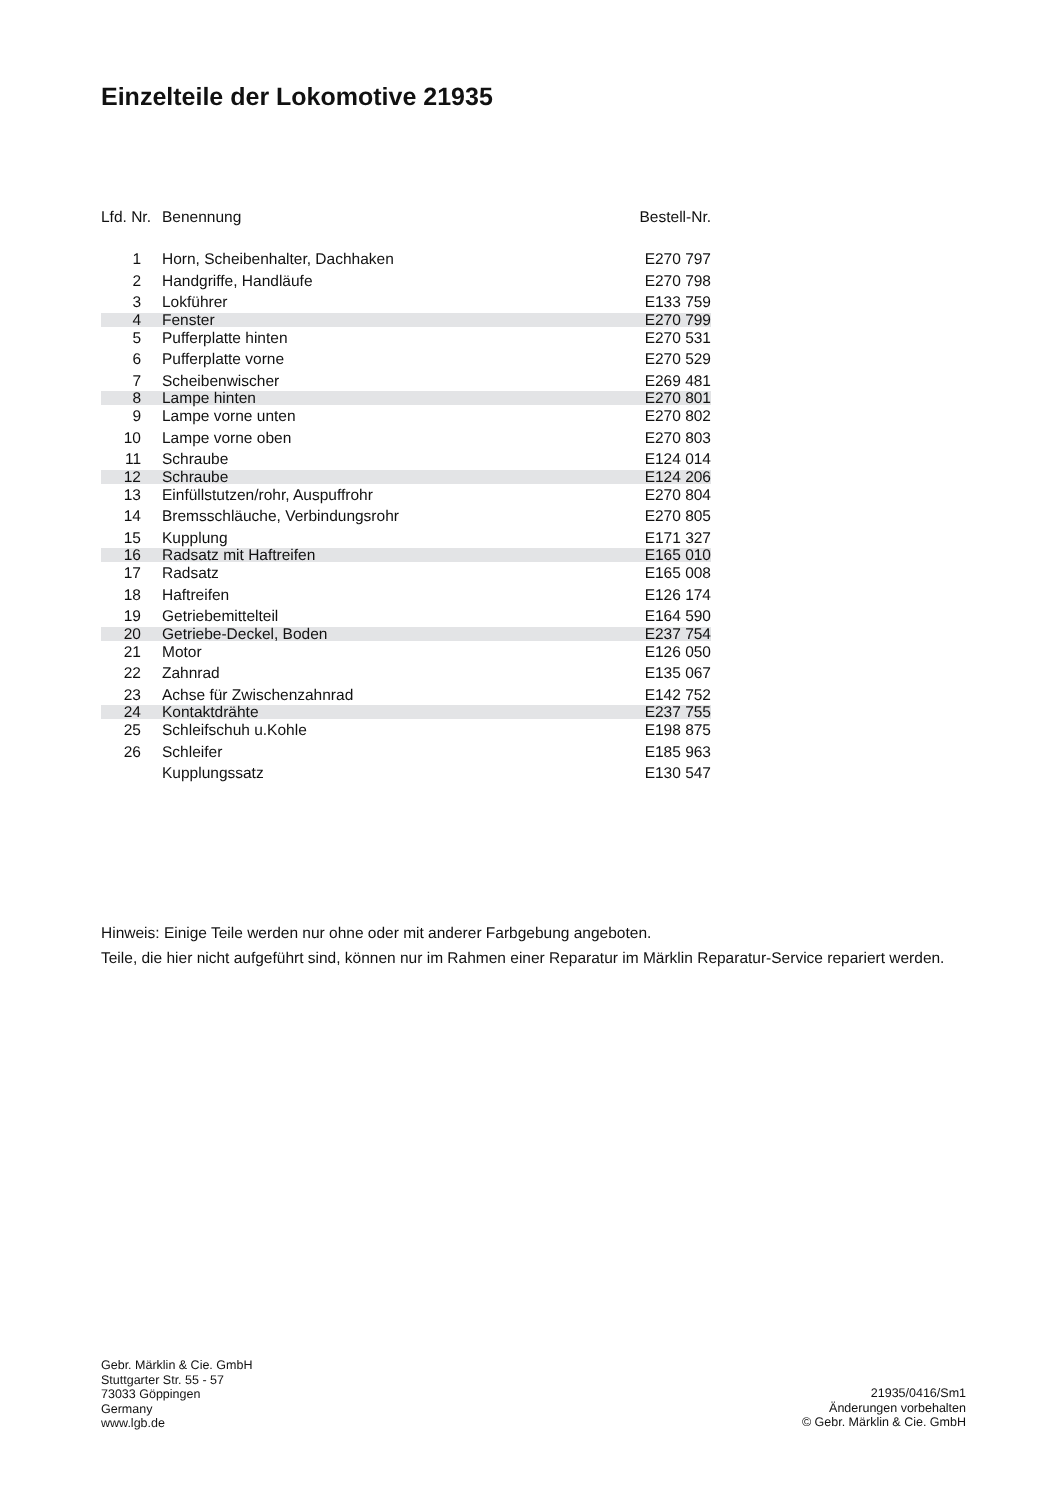Einzelteile der Lokomotive 21935
| Lfd. Nr. | Benennung | Bestell-Nr. |
| --- | --- | --- |
| 1 | Horn, Scheibenhalter, Dachhaken | E270 797 |
| 2 | Handgriffe, Handläufe | E270 798 |
| 3 | Lokführer | E133 759 |
| 4 | Fenster | E270 799 |
| 5 | Pufferplatte hinten | E270 531 |
| 6 | Pufferplatte vorne | E270 529 |
| 7 | Scheibenwischer | E269 481 |
| 8 | Lampe hinten | E270 801 |
| 9 | Lampe vorne unten | E270 802 |
| 10 | Lampe vorne oben | E270 803 |
| 11 | Schraube | E124 014 |
| 12 | Schraube | E124 206 |
| 13 | Einfüllstutzen/rohr, Auspuffrohr | E270 804 |
| 14 | Bremsschläuche, Verbindungsrohr | E270 805 |
| 15 | Kupplung | E171 327 |
| 16 | Radsatz mit Haftreifen | E165 010 |
| 17 | Radsatz | E165 008 |
| 18 | Haftreifen | E126 174 |
| 19 | Getriebemittelteil | E164 590 |
| 20 | Getriebe-Deckel, Boden | E237 754 |
| 21 | Motor | E126 050 |
| 22 | Zahnrad | E135 067 |
| 23 | Achse für Zwischenzahnrad | E142 752 |
| 24 | Kontaktdrähte | E237 755 |
| 25 | Schleifschuh u.Kohle | E198 875 |
| 26 | Schleifer | E185 963 |
| | Kupplungssatz | E130 547 |
Hinweis: Einige Teile werden nur ohne oder mit anderer Farbgebung angeboten.
Teile, die hier nicht aufgeführt sind, können nur im Rahmen einer Reparatur im Märklin Reparatur-Service repariert werden.
Gebr. Märklin & Cie. GmbH
Stuttgarter Str. 55 - 57
73033 Göppingen
Germany
www.lgb.de
21935/0416/Sm1
Änderungen vorbehalten
© Gebr. Märklin & Cie. GmbH